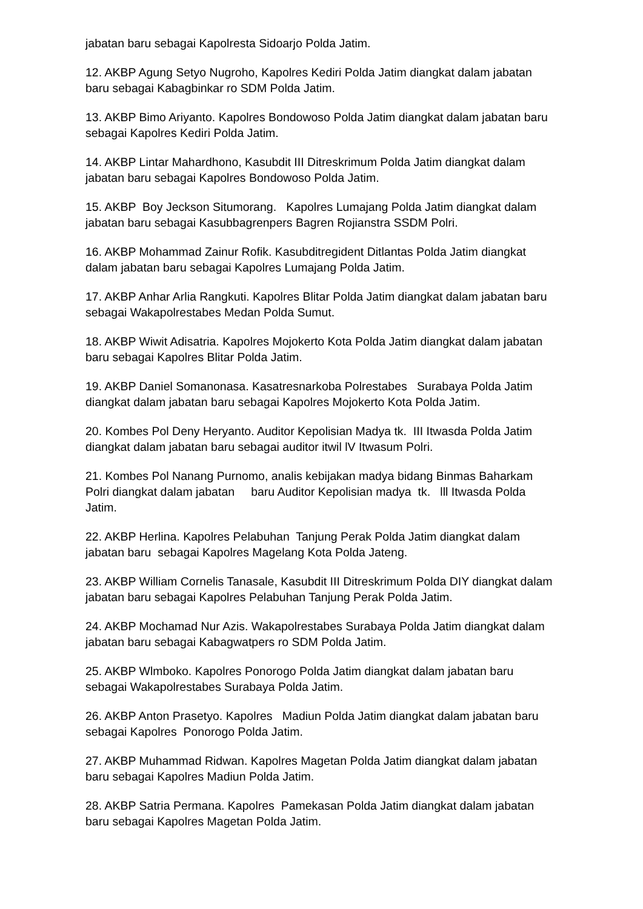jabatan baru sebagai Kapolresta Sidoarjo Polda Jatim.
12. AKBP Agung Setyo Nugroho, Kapolres Kediri Polda Jatim diangkat dalam jabatan baru sebagai Kabagbinkar ro SDM Polda Jatim.
13. AKBP Bimo Ariyanto. Kapolres Bondowoso Polda Jatim diangkat dalam jabatan baru sebagai Kapolres Kediri Polda Jatim.
14. AKBP Lintar Mahardhono, Kasubdit III Ditreskrimum Polda Jatim diangkat dalam jabatan baru sebagai Kapolres Bondowoso Polda Jatim.
15. AKBP Boy Jeckson Situmorang. Kapolres Lumajang Polda Jatim diangkat dalam jabatan baru sebagai Kasubbagrenpers Bagren Rojianstra SSDM Polri.
16. AKBP Mohammad Zainur Rofik. Kasubditregident Ditlantas Polda Jatim diangkat dalam jabatan baru sebagai Kapolres Lumajang Polda Jatim.
17. AKBP Anhar Arlia Rangkuti. Kapolres Blitar Polda Jatim diangkat dalam jabatan baru sebagai Wakapolrestabes Medan Polda Sumut.
18. AKBP Wiwit Adisatria. Kapolres Mojokerto Kota Polda Jatim diangkat dalam jabatan baru sebagai Kapolres Blitar Polda Jatim.
19. AKBP Daniel Somanonasa. Kasatresnarkoba Polrestabes Surabaya Polda Jatim diangkat dalam jabatan baru sebagai Kapolres Mojokerto Kota Polda Jatim.
20. Kombes Pol Deny Heryanto. Auditor Kepolisian Madya tk. III Itwasda Polda Jatim diangkat dalam jabatan baru sebagai auditor itwil lV Itwasum Polri.
21. Kombes Pol Nanang Purnomo, analis kebijakan madya bidang Binmas Baharkam Polri diangkat dalam jabatan baru Auditor Kepolisian madya tk. lll Itwasda Polda Jatim.
22. AKBP Herlina. Kapolres Pelabuhan Tanjung Perak Polda Jatim diangkat dalam jabatan baru sebagai Kapolres Magelang Kota Polda Jateng.
23. AKBP William Cornelis Tanasale, Kasubdit III Ditreskrimum Polda DIY diangkat dalam jabatan baru sebagai Kapolres Pelabuhan Tanjung Perak Polda Jatim.
24. AKBP Mochamad Nur Azis. Wakapolrestabes Surabaya Polda Jatim diangkat dalam jabatan baru sebagai Kabagwatpers ro SDM Polda Jatim.
25. AKBP Wlmboko. Kapolres Ponorogo Polda Jatim diangkat dalam jabatan baru sebagai Wakapolrestabes Surabaya Polda Jatim.
26. AKBP Anton Prasetyo. Kapolres Madiun Polda Jatim diangkat dalam jabatan baru sebagai Kapolres Ponorogo Polda Jatim.
27. AKBP Muhammad Ridwan. Kapolres Magetan Polda Jatim diangkat dalam jabatan baru sebagai Kapolres Madiun Polda Jatim.
28. AKBP Satria Permana. Kapolres Pamekasan Polda Jatim diangkat dalam jabatan baru sebagai Kapolres Magetan Polda Jatim.